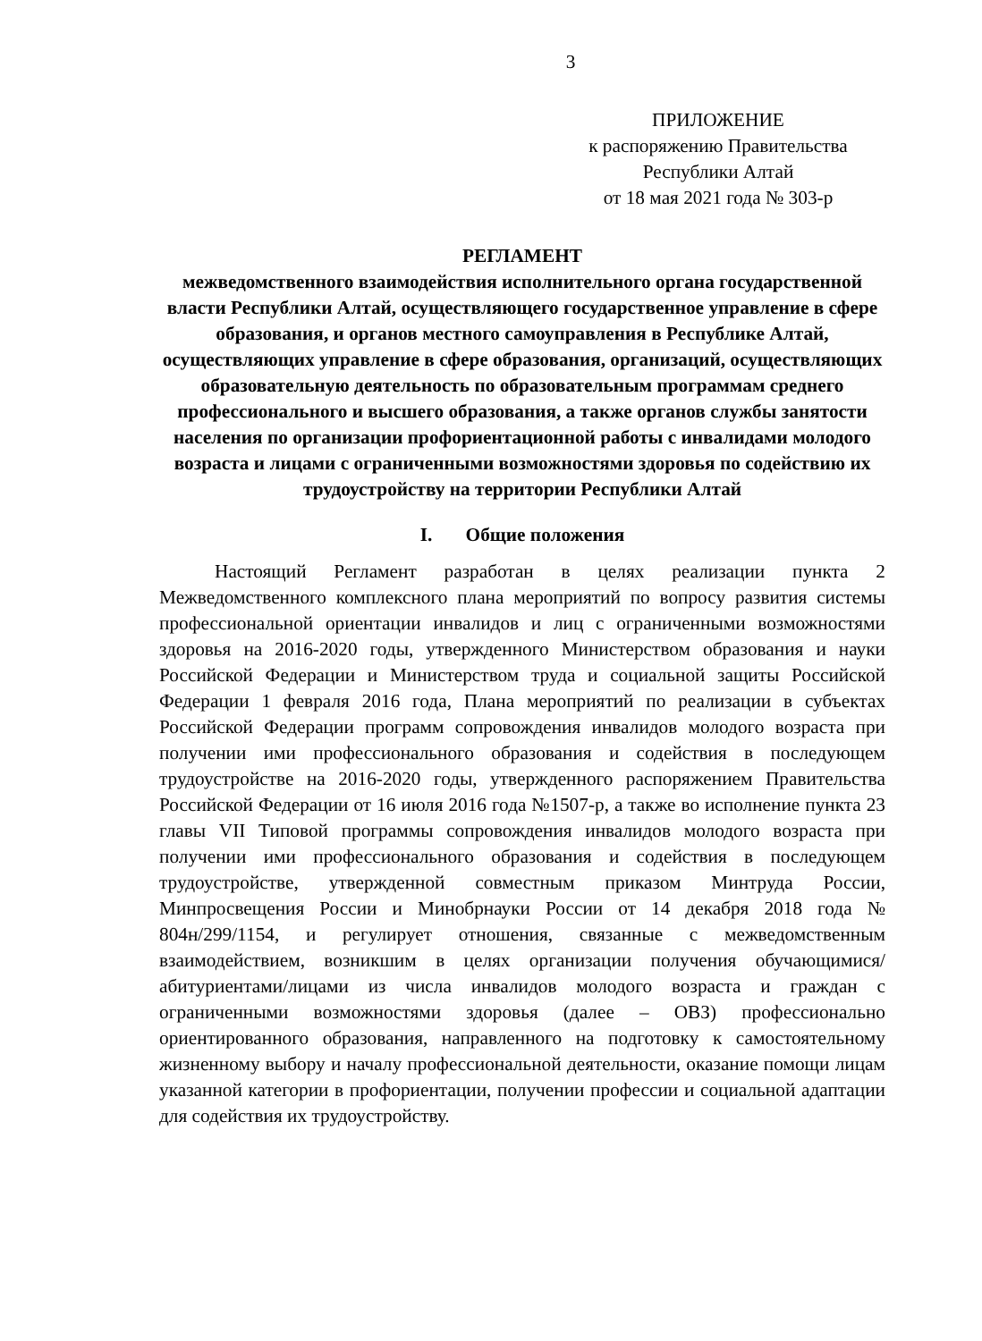3
ПРИЛОЖЕНИЕ
к распоряжению Правительства
Республики Алтай
от 18 мая 2021 года № 303-р
РЕГЛАМЕНТ
межведомственного взаимодействия исполнительного органа государственной власти Республики Алтай, осуществляющего государственное управление в сфере образования, и органов местного самоуправления в Республике Алтай, осуществляющих управление в сфере образования, организаций, осуществляющих образовательную деятельность по образовательным программам среднего профессионального и высшего образования, а также органов службы занятости населения по организации профориентационной работы с инвалидами молодого возраста и лицами с ограниченными возможностями здоровья по содействию их трудоустройству на территории Республики Алтай
I. Общие положения
Настоящий Регламент разработан в целях реализации пункта 2 Межведомственного комплексного плана мероприятий по вопросу развития системы профессиональной ориентации инвалидов и лиц с ограниченными возможностями здоровья на 2016-2020 годы, утвержденного Министерством образования и науки Российской Федерации и Министерством труда и социальной защиты Российской Федерации 1 февраля 2016 года, Плана мероприятий по реализации в субъектах Российской Федерации программ сопровождения инвалидов молодого возраста при получении ими профессионального образования и содействия в последующем трудоустройстве на 2016-2020 годы, утвержденного распоряжением Правительства Российской Федерации от 16 июля 2016 года №1507-р, а также во исполнение пункта 23 главы VII Типовой программы сопровождения инвалидов молодого возраста при получении ими профессионального образования и содействия в последующем трудоустройстве, утвержденной совместным приказом Минтруда России, Минпросвещения России и Минобрнауки России от 14 декабря 2018 года № 804н/299/1154, и регулирует отношения, связанные с межведомственным взаимодействием, возникшим в целях организации получения обучающимися/абитуриентами/лицами из числа инвалидов молодого возраста и граждан с ограниченными возможностями здоровья (далее – ОВЗ) профессионально ориентированного образования, направленного на подготовку к самостоятельному жизненному выбору и началу профессиональной деятельности, оказание помощи лицам указанной категории в профориентации, получении профессии и социальной адаптации для содействия их трудоустройству.